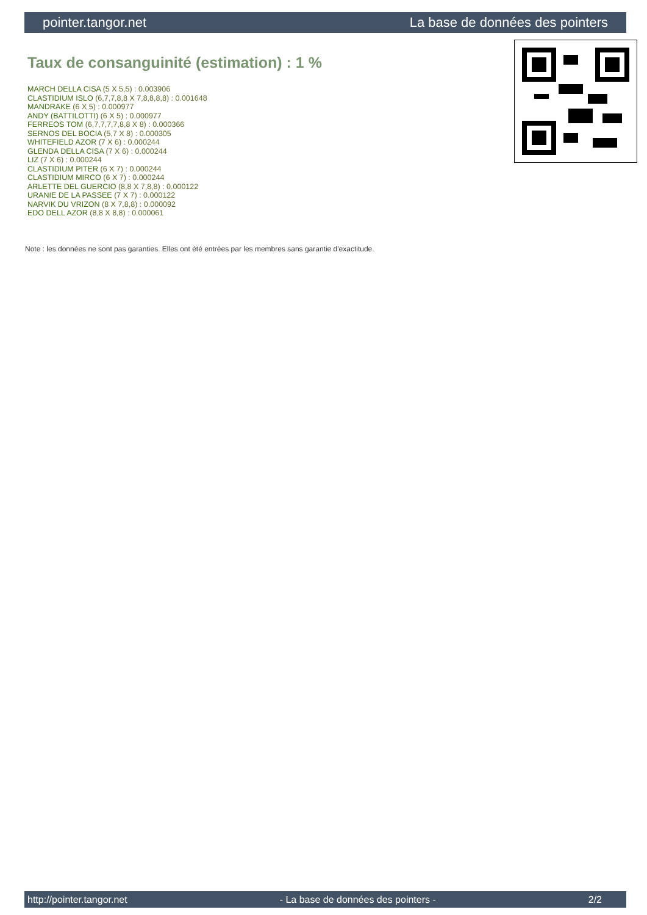pointer.tangor.net La base de données des pointers
Taux de consanguinité (estimation) : 1 %
MARCH DELLA CISA (5 X 5,5) : 0.003906
CLASTIDIUM ISLO (6,7,7,8,8 X 7,8,8,8,8) : 0.001648
MANDRAKE (6 X 5) : 0.000977
ANDY (BATTILOTTI) (6 X 5) : 0.000977
FERREOS TOM (6,7,7,7,7,8,8 X 8) : 0.000366
SERNOS DEL BOCIA (5,7 X 8) : 0.000305
WHITEFIELD AZOR (7 X 6) : 0.000244
GLENDA DELLA CISA (7 X 6) : 0.000244
LIZ (7 X 6) : 0.000244
CLASTIDIUM PITER (6 X 7) : 0.000244
CLASTIDIUM MIRCO (6 X 7) : 0.000244
ARLETTE DEL GUERCIO (8,8 X 7,8,8) : 0.000122
URANIE DE LA PASSEE (7 X 7) : 0.000122
NARVIK DU VRIZON (8 X 7,8,8) : 0.000092
EDO DELL AZOR (8,8 X 8,8) : 0.000061
Note : les données ne sont pas garanties. Elles ont été entrées par les membres sans garantie d'exactitude.
http://pointer.tangor.net - La base de données des pointers - 2/2